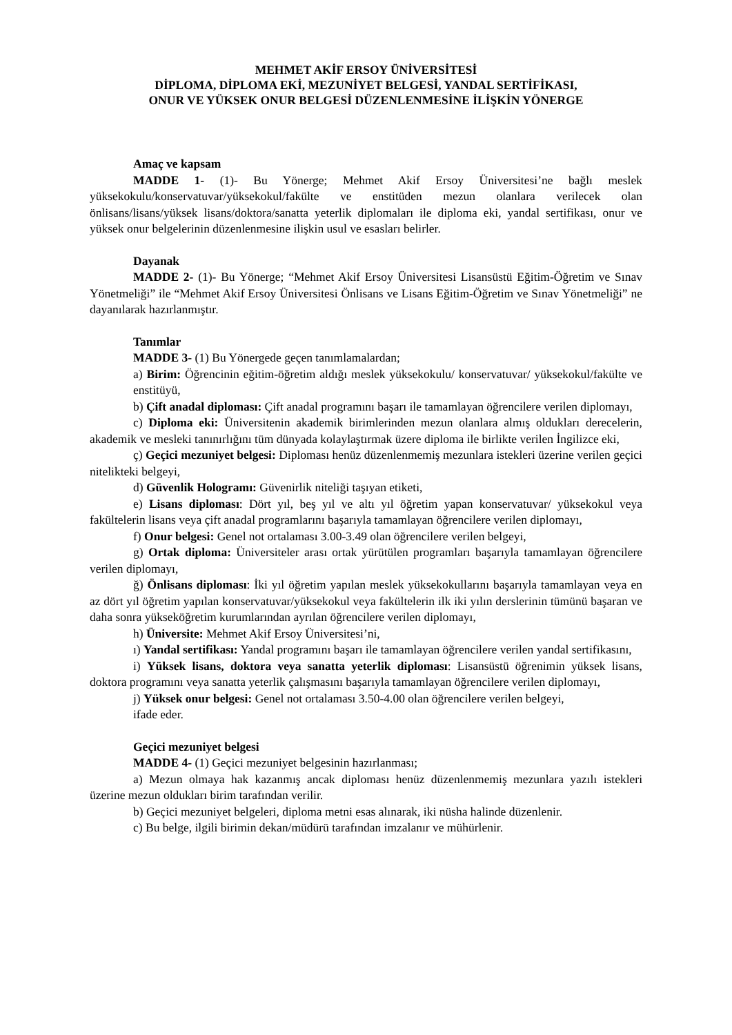MEHMET AKİF ERSOY ÜNİVERSİTESİ
DİPLOMA, DİPLOMA EKİ, MEZUNİYET BELGESİ, YANDAL SERTİFİKASI,
ONUR VE YÜKSEK ONUR BELGESİ DÜZENLENMESİNE İLİŞKİN YÖNERGE
Amaç ve kapsam
MADDE 1- (1)- Bu Yönerge; Mehmet Akif Ersoy Üniversitesi’ne bağlı meslek yüksekokulu/konservatuvar/yüksekokul/fakülte ve enstitüden mezun olanlara verilecek olan önlisans/lisans/yüksek lisans/doktora/sanatta yeterlik diplomaları ile diploma eki, yandal sertifikası, onur ve yüksek onur belgelerinin düzenlenmesine ilişkin usul ve esasları belirler.
Dayanak
MADDE 2- (1)- Bu Yönerge; “Mehmet Akif Ersoy Üniversitesi Lisansüstü Eğitim-Öğretim ve Sınav Yönetmeliği” ile “Mehmet Akif Ersoy Üniversitesi Önlisans ve Lisans Eğitim-Öğretim ve Sınav Yönetmeliği” ne dayanılarak hazırlanmıştır.
Tanımlar
MADDE 3- (1) Bu Yönergede geçen tanımlamalardan;
a) Birim: Öğrencinin eğitim-öğretim aldığı meslek yüksekokulu/ konservatuvar/ yüksekokul/fakülte ve enstitüyü,
b) Çift anadal diploması: Çift anadal programını başarı ile tamamlayan öğrencilere verilen diplomayı,
c) Diploma eki: Üniversitenin akademik birimlerinden mezun olanlara almış oldukları derecelerin, akademik ve mesleki tanınırlığını tüm dünyada kolaylaştırmak üzere diploma ile birlikte verilen İngilizce eki,
ç) Geçici mezuniyet belgesi: Diploması henüz düzenlenmemiş mezunlara istekleri üzerine verilen geçici nitelikteki belgeyi,
d) Güvenlik Hologramı: Güvenirlik niteliği taşıyan etiketi,
e) Lisans diploması: Dört yıl, beş yıl ve altı yıl öğretim yapan konservatuvar/ yüksekokul veya fakültelerin lisans veya çift anadal programlarını başarıyla tamamlayan öğrencilere verilen diplomayı,
f) Onur belgesi: Genel not ortalaması 3.00-3.49 olan öğrencilere verilen belgeyi,
g) Ortak diploma: Üniversiteler arası ortak yürütülen programları başarıyla tamamlayan öğrencilere verilen diplomayı,
ğ) Önlisans diploması: İki yıl öğretim yapılan meslek yüksekokullarını başarıyla tamamlayan veya en az dört yıl öğretim yapılan konservatuvar/yüksekokul veya fakültelerin ilk iki yılın derslerinin tümünü başaran ve daha sonra yükseköğretim kurumlarından ayrılan öğrencilere verilen diplomayı,
h) Üniversite: Mehmet Akif Ersoy Üniversitesi’ni,
ı) Yandal sertifikası: Yandal programını başarı ile tamamlayan öğrencilere verilen yandal sertifikasını,
i) Yüksek lisans, doktora veya sanatta yeterlik diploması: Lisansüstü öğrenimin yüksek lisans, doktora programını veya sanatta yeterlik çalışmasını başarıyla tamamlayan öğrencilere verilen diplomayı,
j) Yüksek onur belgesi: Genel not ortalaması 3.50-4.00 olan öğrencilere verilen belgeyi,
ifade eder.
Geçici mezuniyet belgesi
MADDE 4- (1) Geçici mezuniyet belgesinin hazırlanması;
a) Mezun olmaya hak kazanmış ancak diploması henüz düzenlenmemiş mezunlara yazılı istekleri üzerine mezun oldukları birim tarafından verilir.
b) Geçici mezuniyet belgeleri, diploma metni esas alınarak, iki nüsha halinde düzenlenir.
c) Bu belge, ilgili birimin dekan/müdürü tarafından imzalanır ve mühürlenir.